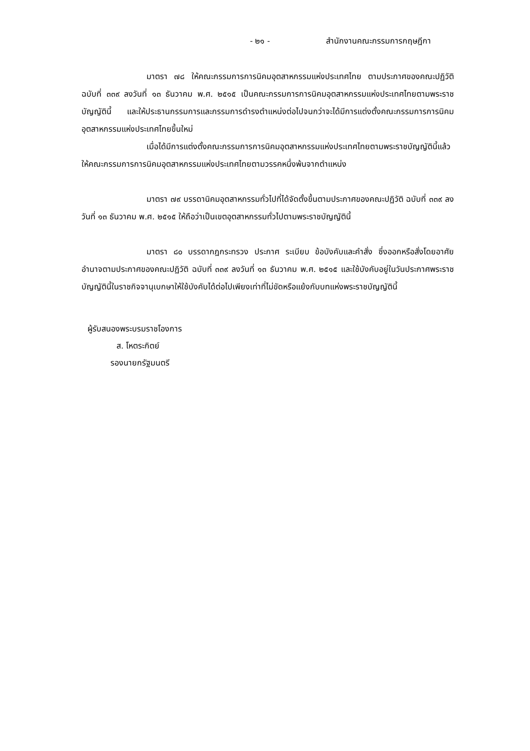- ๒๑ - สำนักงานคณะกรรมการกฤษฎีกา
มาตรา ๗๘ ให้คณะกรรมการการนิคมอุตสาหกรรมแห่งประเทศไทย ตามประกาศของคณะปฏิวัติ ฉบับที่ ๓๓๙ ลงวันที่ ๑๓ ธันวาคม พ.ศ. ๒๕๑๕ เป็นคณะกรรมการการนิคมอุตสาหกรรมแห่งประเทศไทยตามพระราชบัญญัตินี้ และให้ประธานกรรมการและกรรมการดำรงตำแหน่งต่อไปจนกว่าจะได้มีการแต่งตั้งคณะกรรมการการนิคมอุตสาหกรรมแห่งประเทศไทยขึ้นใหม่
เมื่อได้มีการแต่งตั้งคณะกรรมการการนิคมอุตสาหกรรมแห่งประเทศไทยตามพระราชบัญญัตินี้แล้ว ให้คณะกรรมการการนิคมอุตสาหกรรมแห่งประเทศไทยตามวรรคหนึ่งพ้นจากตำแหน่ง
มาตรา ๗๙ บรรดานิคมอุตสาหกรรมทั่วไปที่ได้จัดตั้งขึ้นตามประกาศของคณะปฏิวัติ ฉบับที่ ๓๓๙ ลงวันที่ ๑๓ ธันวาคม พ.ศ. ๒๕๑๕ ให้ถือว่าเป็นเขตอุตสาหกรรมทั่วไปตามพระราชบัญญัตินี้
มาตรา ๘๐ บรรดากฎกระทรวง ประกาศ ระเบียบ ข้อบังคับและคำสั่ง ซึ่งออกหรือสั่งโดยอาศัยอำนาจตามประกาศของคณะปฏิวัติ ฉบับที่ ๓๓๙ ลงวันที่ ๑๓ ธันวาคม พ.ศ. ๒๕๑๕ และใช้บังคับอยู่ในวันประกาศพระราชบัญญัตินี้ในราชกิจจานุเบกษาให้ใช้บังคับได้ต่อไปเพียงเท่าที่ไม่ขัดหรือแย้งกับบทแห่งพระราชบัญญัตินี้
ผู้รับสนองพระบรมราชโองการ
ส. โหตระกิตย์
รองนายกรัฐมนตรี